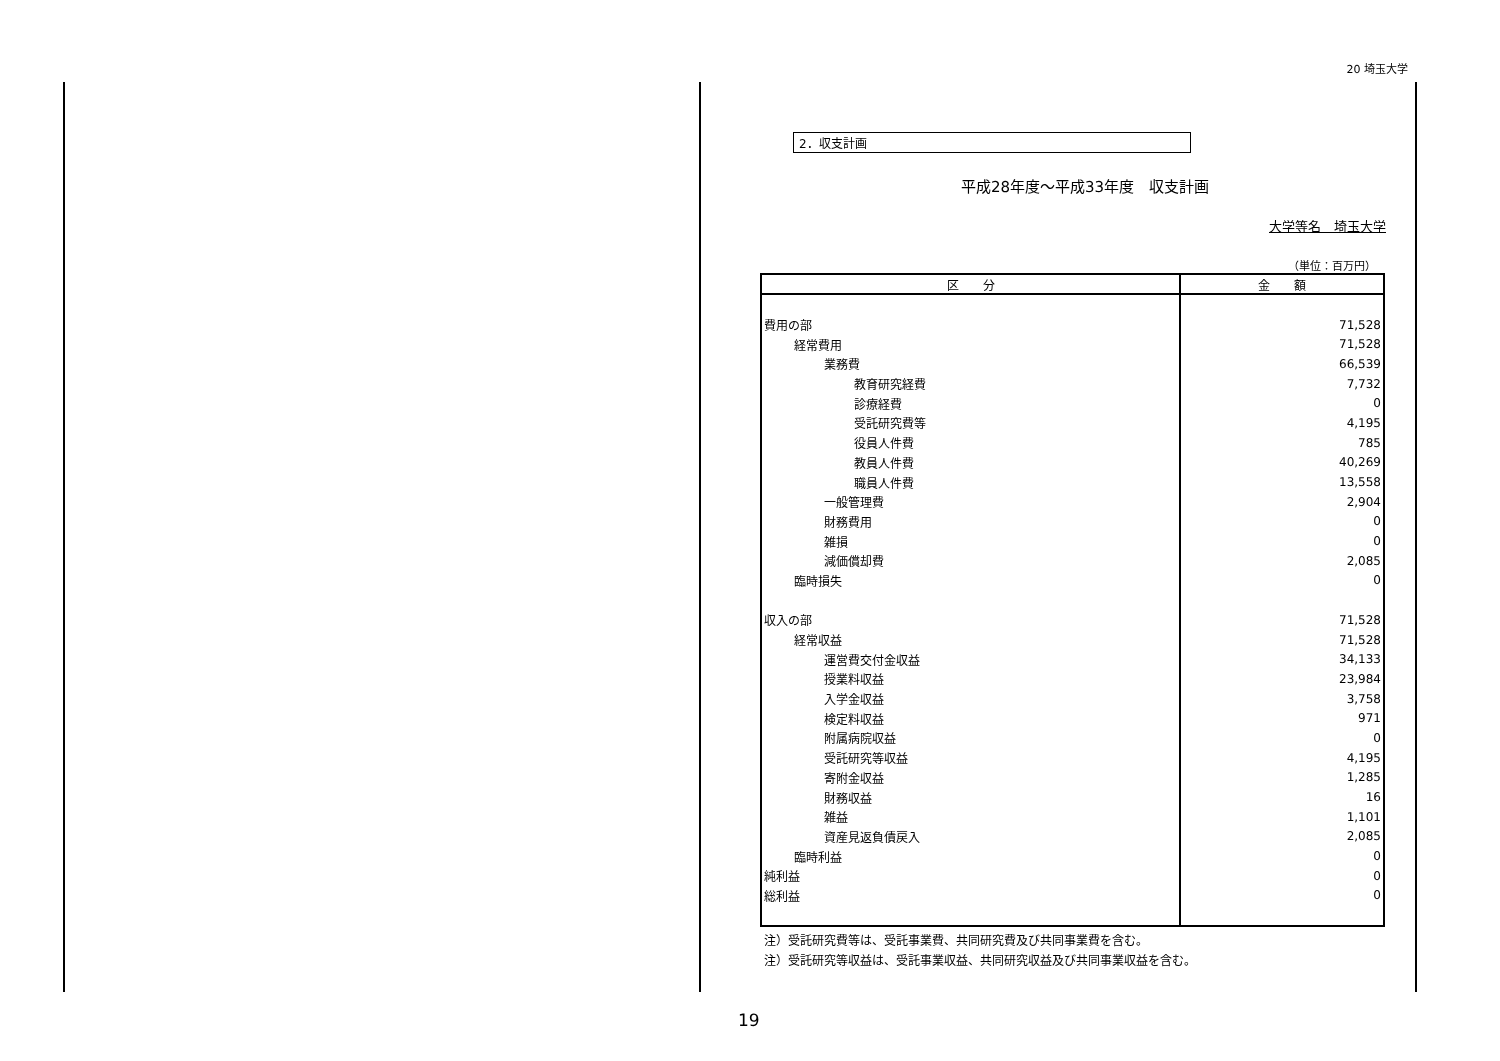20 埼玉大学
2．収支計画
平成28年度～平成33年度　収支計画
大学等名　埼玉大学
（単位：百万円）
| 区 分 | 金 額 |
| --- | --- |
| 費用の部 | 71,528 |
| 経常費用 | 71,528 |
| 業務費 | 66,539 |
| 教育研究経費 | 7,732 |
| 診療経費 | 0 |
| 受託研究費等 | 4,195 |
| 役員人件費 | 785 |
| 教員人件費 | 40,269 |
| 職員人件費 | 13,558 |
| 一般管理費 | 2,904 |
| 財務費用 | 0 |
| 雑損 | 0 |
| 減価償却費 | 2,085 |
| 臨時損失 | 0 |
| 収入の部 | 71,528 |
| 経常収益 | 71,528 |
| 運営費交付金収益 | 34,133 |
| 授業料収益 | 23,984 |
| 入学金収益 | 3,758 |
| 検定料収益 | 971 |
| 附属病院収益 | 0 |
| 受託研究等収益 | 4,195 |
| 寄附金収益 | 1,285 |
| 財務収益 | 16 |
| 雑益 | 1,101 |
| 資産見返負債戻入 | 2,085 |
| 臨時利益 | 0 |
| 純利益 | 0 |
| 総利益 | 0 |
注）受託研究費等は、受託事業費、共同研究費及び共同事業費を含む。
注）受託研究等収益は、受託事業収益、共同研究収益及び共同事業収益を含む。
19